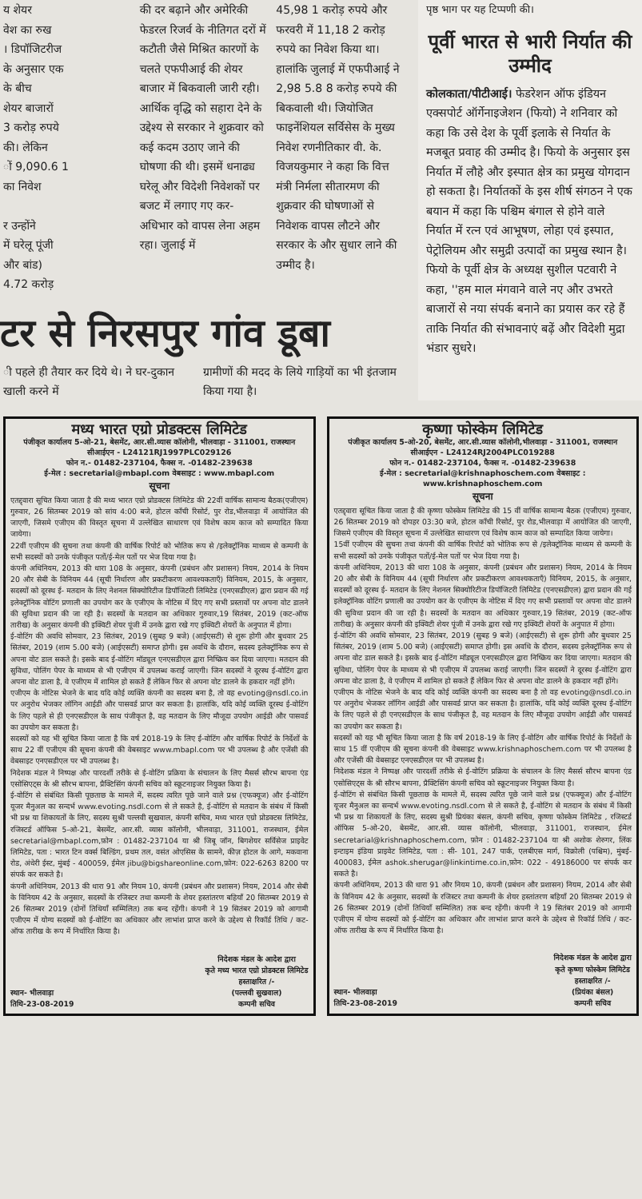य शेयर
वेश का रुख
। डिपॉजिटरीज
के अनुसार एक
के बीच
शेयर बाजारों
3 करोड़ रुपये
की। लेकिन
ों 9,090.6 1
का निवेश
र उन्होंने
में घरेलू पूंजी
और बांड)
4.72 करोड़
की दर बढ़ाने और अमेरिकी फेडरल रिजर्व के नीतिगत दरों में कटौती जैसे मिश्रित कारणों के चलते एफपीआई की शेयर बाजार में बिकवाली जारी रही। आर्थिक वृद्धि को सहारा देने के उद्देश्य से सरकार ने शुक्रवार को कई कदम उठाए जाने की घोषणा की थी। इसमें धनाढ्य घरेलू और विदेशी निवेशकों पर बजट में लगाए गए कर-अधिभार को वापस लेना अहम रहा। जुलाई में
45,98 1 करोड़ रुपये और फरवरी में 11,18 2 करोड़ रुपये का निवेश किया था। हालांकि जुलाई में एफपीआई ने 2,98 5.8 8 करोड़ रुपये की बिकवाली थी। जियोजित फाइनेंशियल सर्विसेस के मुख्य निवेश रणनीतिकार वी. के. विजयकुमार ने कहा कि वित्त मंत्री निर्मला सीतारमण की शुक्रवार की घोषणाओं से निवेशक वापस लौटने और सरकार के और सुधार लाने की उम्मीद है।
टर से निरसपुर गांव डूबा
ी पहले ही तैयार कर दिये थे। ने घर-दुकान खाली करने में
ग्रामीणों की मदद के लिये गाड़ियों का भी इंतजाम किया गया है।
पृष्ठ भाग पर यह टिप्पणी की।
पूर्वी भारत से भारी निर्यात की उम्मीद
कोलकाता/पीटीआई। फेडरेशन ऑफ इंडियन एक्सपोर्ट ऑर्गेनाइजेशन (फियो) ने शनिवार को कहा कि उसे देश के पूर्वी इलाके से निर्यात के मजबूत प्रवाह की उम्मीद है। फियो के अनुसार इस निर्यात में लौहे और इस्पात क्षेत्र का प्रमुख योगदान हो सकता है। निर्यातकों के इस शीर्ष संगठन ने एक बयान में कहा कि पश्चिम बंगाल से होने वाले निर्यात में रत्न एवं आभूषण, लोहा एवं इस्पात, पेट्रोलियम और समुद्री उत्पादों का प्रमुख स्थान है। फियो के पूर्वी क्षेत्र के अध्यक्ष सुशील पटवारी ने कहा, ''हम माल मंगवाने वाले नए और उभरते बाजारों से नया संपर्क बनाने का प्रयास कर रहे हैं ताकि निर्यात की संभावनाएं बढ़ें और विदेशी मुद्रा भंडार सुधरे।
मध्य भारत एग्रो प्रोडक्टस लिमिटेड
पंजीकृत कार्यालय 5-ओ-21, बेसमेंट, आर.सी.व्यास कॉलोनी, भीलवाड़ा - 311001, राजस्थान
सीआईएन - L24121RJ1997PLC029126
फोन न.- 01482-237104, फैक्स न. -01482-239638
ई-मेल : secretarial@mbapl.com वेबसाइट : www.mbapl.com
सूचना
एतद्द्वारा सूचित किया जाता है की मध्य भारत एग्रो प्रोडक्टस लिमिटेड की 22वीं वार्षिक सामान्य बैठक(एजीएम) गुरुवार, 26 सितम्बर 2019 को सांय 4:00 बजे, होटल काँची रिसोर्ट, पुर रोड,भीलवाड़ा में आयोजित की जाएगी, जिसमे एजीएम की विस्तृत सूचना में उल्लेखित साधारण एवं विशेष काम काज को सम्पादित किया जायेगा।
22वीं एजीएम की सुचना तथा कंपनी की वार्षिक रिपोर्ट को भोतिक रूप से /इलेक्ट्रॉनिक माध्यम से कम्पनी के सभी सदस्यों को उनके पंजीकृत पतों/ई-मेल पतों पर भेज दिया गया है।
कंपनी अधिनियम, 2013 की धारा 108 के अनुसार, कंपनी (प्रबंधन और प्रशासन) नियम, 2014 के नियम 20 और सेबी के विनियम 44 (सूची निर्धारण और प्रकटीकरण आवश्यकताएँ) विनियम, 2015, के अनुसार, सदस्यों को दूरस्थ ई- मतदान के लिए नेशनल सिक्योरिटीज डिपॉजिटरी लिमिटेड (एनएसडीएल) द्वारा प्रदान की गई इलेक्ट्रॉनिक वोटिंग प्रणाली का उपयोग कर के एजीएम के नोटिस में दिए गए सभी प्रस्तावों पर अपना वोट डालने की सुविधा प्रदान की जा रही है। सदस्यों के मतदान का अधिकार गुरुवार,19 सितंबर, 2019 (कट-ऑफ तारीख) के अनुसार कंपनी की इक्विटी शेयर पूंजी में उनके द्वारा रखे गए इक्विटी शेयरों के अनुपात में होगा।
ई-वोटिंग की अवधि सोमवार, 23 सितंबर, 2019 (सुबह 9 बजे) (आईएसटी) से शुरू होगी और बुधवार 25 सितंबर, 2019 (शाम 5.00 बजे) (आईएसटी) समाप्त होगी। इस अवधि के दौरान, सदस्य इलेक्ट्रॉनिक रूप से अपना वोट डाल सकते है। इसके बाद ई-वोटिंग मॉड्यूल एनएसडीएल द्वारा निष्क्रिय कर दिया जाएगा। मतदान की सुविधा, पोलिंग पेपर के माध्यम से भी एजीएम में उपलब्ध कराई जाएगी। जिन सदस्यों ने दूरस्थ ई-वोटिंग द्वारा अपना वोट डाला है, वे एजीएम में शामिल हो सकते हैं लेकिन फिर से अपना वोट डालने के हकदार नहीं होंगे।
एजीएम के नोटिस भेजने के बाद यदि कोई व्यक्ति कंपनी का सदस्य बना है, तो वह evoting@nsdl.co.in पर अनुरोध भेजकर लॉगिन आईडी और पासवर्ड प्राप्त कर सकता है। हालांकि, यदि कोई व्यक्ति दूरस्थ ई-वोटिंग के लिए पहले से ही एनएसडीएल के साथ पंजीकृत है, वह मतदान के लिए मौजूदा उपयोग आईडी और पासवर्ड का उपयोग कर सकता है।
सदस्यों को यह भी सूचित किया जाता है कि वर्ष 2018-19 के लिए ई-वोटिंग और वार्षिक रिपोर्ट के निर्देशों के साथ 22 वीं एजीएम की सूचना कंपनी की वेबसाइट www.mbapl.com पर भी उपलब्ध है और एजेंसी की वेबसाइट एनएसडीएल पर भी उपलब्ध है।
निदेशक मंडल ने निष्पक्ष और पारदर्शी तरीके से ई-वोटिंग प्रक्रिया के संचालन के लिए मैसर्स सौरभ बापना एंड एसोसिएट्स के श्री सौरभ बापना, प्रैक्टिसिंग कंपनी सचिव को स्क्रूटनाइजर नियुक्त किया है।
ई-वोटिंग से संबंधित किसी पूछताछ के मामले में, सदस्य त्वरित पूछे जाने वाले प्रश्न (एफक्यूज) और ई-वोटिंग यूजर मैनुअल का सन्दर्भ www.evoting.nsdl.com से ले सकते है, ई-वोटिंग से मतदान के संबंध में किसी भी प्रश्न या शिकायतों के लिए, सदस्य सुश्री पल्लवी सुखवाल, कंपनी सचिव, मध्य भारत एग्रो प्रोडक्टस लिमिटेड, रजिस्टर्ड ऑफिस 5-ओ-21, बेसमेंट, आर.सी. व्यास कॉलोनी, भीलवाड़ा, 311001, राजस्थान, ईमेल secretarial@mbapl.com,फ़ोन : 01482-237104 या श्री जिबू जॉन, बिगशेयर सर्विसेज प्राइवेट लिमिटेड, पता : भारत टिन वर्क्स बिल्डिंग, प्रथम तल, वसंत ओएसिस के सामने, कीज़ होटल के आगे, मकवाना रोड, अंधेरी ईस्ट, मुंबई - 400059, ईमेल jibu@bigshareonline.com,फ़ोन: 022-6263 8200 पर संपर्क कर सकते है।
कंपनी अधिनियम, 2013 की धारा 91 और नियम 10, कंपनी (प्रबंधन और प्रशासन) नियम, 2014 और सेबी के विनियम 42 के अनुसार, सदस्यों के रजिस्टर तथा कम्पनी के शेयर हस्तांतरण बहियाँ 20 सितम्बर 2019 से 26 सितम्बर 2019 (दोनों तिथियाँ सम्मिलित) तक बन्द रहेंगी। कंपनी ने 19 सितंबर 2019 को आगामी एजीएम में योग्य सदस्यों को ई-वोटिंग का अधिकार और लाभांश प्राप्त करने के उद्देश्य से रिकॉर्ड तिथि / कट- ऑफ तारीख के रूप में निर्धारित किया है।
स्थान- भीलवाड़ा
तिथि-23-08-2019
निदेशक मंडल के आदेश द्वारा
कृते मध्य भारत एग्रो प्रोडक्टस लिमिटेड
हस्ताक्षरित /-
(पल्लवी सुखवाल)
कम्पनी सचिव
कृष्णा फोस्केम लिमिटेड
पंजीकृत कार्यालय 5-ओ-20, बेसमेंट, आर.सी.व्यास कॉलोनी,भीलवाड़ा - 311001, राजस्थान
सीआईएन - L24124RJ2004PLC019288
फोन न.- 01482-237104, फैक्स न. -01482-239638
ई-मेल : secretarial@krishnaphoschem.com वेबसाइट : www.krishnaphoschem.com
सूचना
एतद्द्वारा सूचित किया जाता है की कृष्णा फोस्केम लिमिटेड की 15 वीं वार्षिक सामान्य बैठक (एजीएम) गुरुवार, 26 सितम्बर 2019 को दोपहर 03:30 बजे, होटल काँची रिसोर्ट, पुर रोड,भीलवाड़ा में आयोजित की जाएगी, जिसमे एजीएम की विस्तृत सूचना में उल्लेखित साधारण एवं विशेष काम काज को सम्पादित किया जायेगा।
15वीं एजीएम की सुचना तथा कंपनी की वार्षिक रिपोर्ट को भोतिक रूप से /इलेक्ट्रॉनिक माध्यम से कम्पनी के सभी सदस्यों को उनके पंजीकृत पतों/ई-मेल पतों पर भेज दिया गया है।
कंपनी अधिनियम, 2013 की धारा 108 के अनुसार, कंपनी (प्रबंधन और प्रशासन) नियम, 2014 के नियम 20 और सेबी के विनियम 44 (सूची निर्धारण और प्रकटीकरण आवश्यकताएँ) विनियम, 2015, के अनुसार, सदस्यों को दूरस्थ ई- मतदान के लिए नेशनल सिक्योरिटीज डिपॉजिटरी लिमिटेड (एनएसडीएल) द्वारा प्रदान की गई इलेक्ट्रॉनिक वोटिंग प्रणाली का उपयोग कर के एजीएम के नोटिस में दिए गए सभी प्रस्तावों पर अपना वोट डालने की सुविधा प्रदान की जा रही है। सदस्यों के मतदान का अधिकार गुरुवार,19 सितंबर, 2019 (कट-ऑफ तारीख) के अनुसार कंपनी की इक्विटी शेयर पूंजी में उनके द्वारा रखे गए इक्विटी शेयरों के अनुपात में होगा।
ई-वोटिंग की अवधि सोमवार, 23 सितंबर, 2019 (सुबह 9 बजे) (आईएसटी) से शुरू होगी और बुधवार 25 सितंबर, 2019 (शाम 5.00 बजे) (आईएसटी) समाप्त होगी। इस अवधि के दौरान, सदस्य इलेक्ट्रॉनिक रूप से अपना वोट डाल सकते है। इसके बाद ई-वोटिंग मॉड्यूल एनएसडीएल द्वारा निष्क्रिय कर दिया जाएगा। मतदान की सुविधा, पोलिंग पेपर के माध्यम से भी एजीएम में उपलब्ध कराई जाएगी। जिन सदस्यों ने दूरस्थ ई-वोटिंग द्वारा अपना वोट डाला है, वे एजीएम में शामिल हो सकते हैं लेकिन फिर से अपना वोट डालने के हकदार नहीं होंगे।
एजीएम के नोटिस भेजने के बाद यदि कोई व्यक्ति कंपनी का सदस्य बना है तो वह evoting@nsdl.co.in पर अनुरोध भेजकर लॉगिन आईडी और पासवर्ड प्राप्त कर सकता है। हालांकि, यदि कोई व्यक्ति दूरस्थ ई-वोटिंग के लिए पहले से ही एनएसडीएल के साथ पंजीकृत है, वह मतदान के लिए मौजूदा उपयोग आईडी और पासवर्ड का उपयोग कर सकता है।
सदस्यों को यह भी सूचित किया जाता है कि वर्ष 2018-19 के लिए ई-वोटिंग और वार्षिक रिपोर्ट के निर्देशों के साथ 15 वीं एजीएम की सूचना कंपनी की वेबसाइट www.krishnaphoschem.com पर भी उपलब्ध है और एजेंसी की वेबसाइट एनएसडीएल पर भी उपलब्ध है।
निदेशक मंडल ने निष्पक्ष और पारदर्शी तरीके से ई-वोटिंग प्रक्रिया के संचालन के लिए मैसर्स सौरभ बापना एंड एसोसिएट्स के श्री सौरभ बापना, प्रैक्टिसिंग कंपनी सचिव को स्क्रूटनाइजर नियुक्त किया है।
ई-वोटिंग से संबंधित किसी पूछताछ के मामले में, सदस्य त्वरित पूछे जाने वाले प्रश्न (एफक्यूज) और ई-वोटिंग यूजर मैनुअल का सन्दर्भ www.evoting.nsdl.com से ले सकते है, ई-वोटिंग से मतदान के संबंध में किसी भी प्रश्न या शिकायतों के लिए, सदस्य सुश्री प्रियंका बंसल, कंपनी सचिव, कृष्णा फोस्केम लिमिटेड , रजिस्टर्ड ऑफिस 5-ओ-20, बेसमेंट, आर.सी. व्यास कॉलोनी, भीलवाड़ा, 311001, राजस्थान, ईमेल secretarial@krishnaphoschem.com, फ़ोन : 01482-237104 या श्री अशोक शेरुगर, लिंक इन्टाइम इंडिया प्राइवेट लिमिटेड, पता : सी- 101, 247 पार्क, एलबीएस मार्ग, विक्रोली (पश्चिम), मुंबई- 400083, ईमेल ashok.sherugar@linkintime.co.in,फ़ोन: 022 - 49186000 पर संपर्क कर सकते है।
कंपनी अधिनियम, 2013 की धारा 91 और नियम 10, कंपनी (प्रबंधन और प्रशासन) नियम, 2014 और सेबी के विनियम 42 के अनुसार, सदस्यों के रजिस्टर तथा कम्पनी के शेयर हस्तांतरण बहियाँ 20 सितम्बर 2019 से 26 सितम्बर 2019 (दोनों तिथियाँ सम्मिलित) तक बन्द रहेंगी। कंपनी ने 19 सितंबर 2019 को आगामी एजीएम में योग्य सदस्यों को ई-वोटिंग का अधिकार और लाभांश प्राप्त करने के उद्देश्य से रिकॉर्ड तिथि / कट- ऑफ तारीख के रूप में निर्धारित किया है।
स्थान- भीलवाड़ा
तिथि-23-08-2019
निदेशक मंडल के आदेश द्वारा
कृते कृष्णा फोस्केम लिमिटेड
हस्ताक्षरित /-
(प्रियंका बंसल)
कम्पनी सचिव